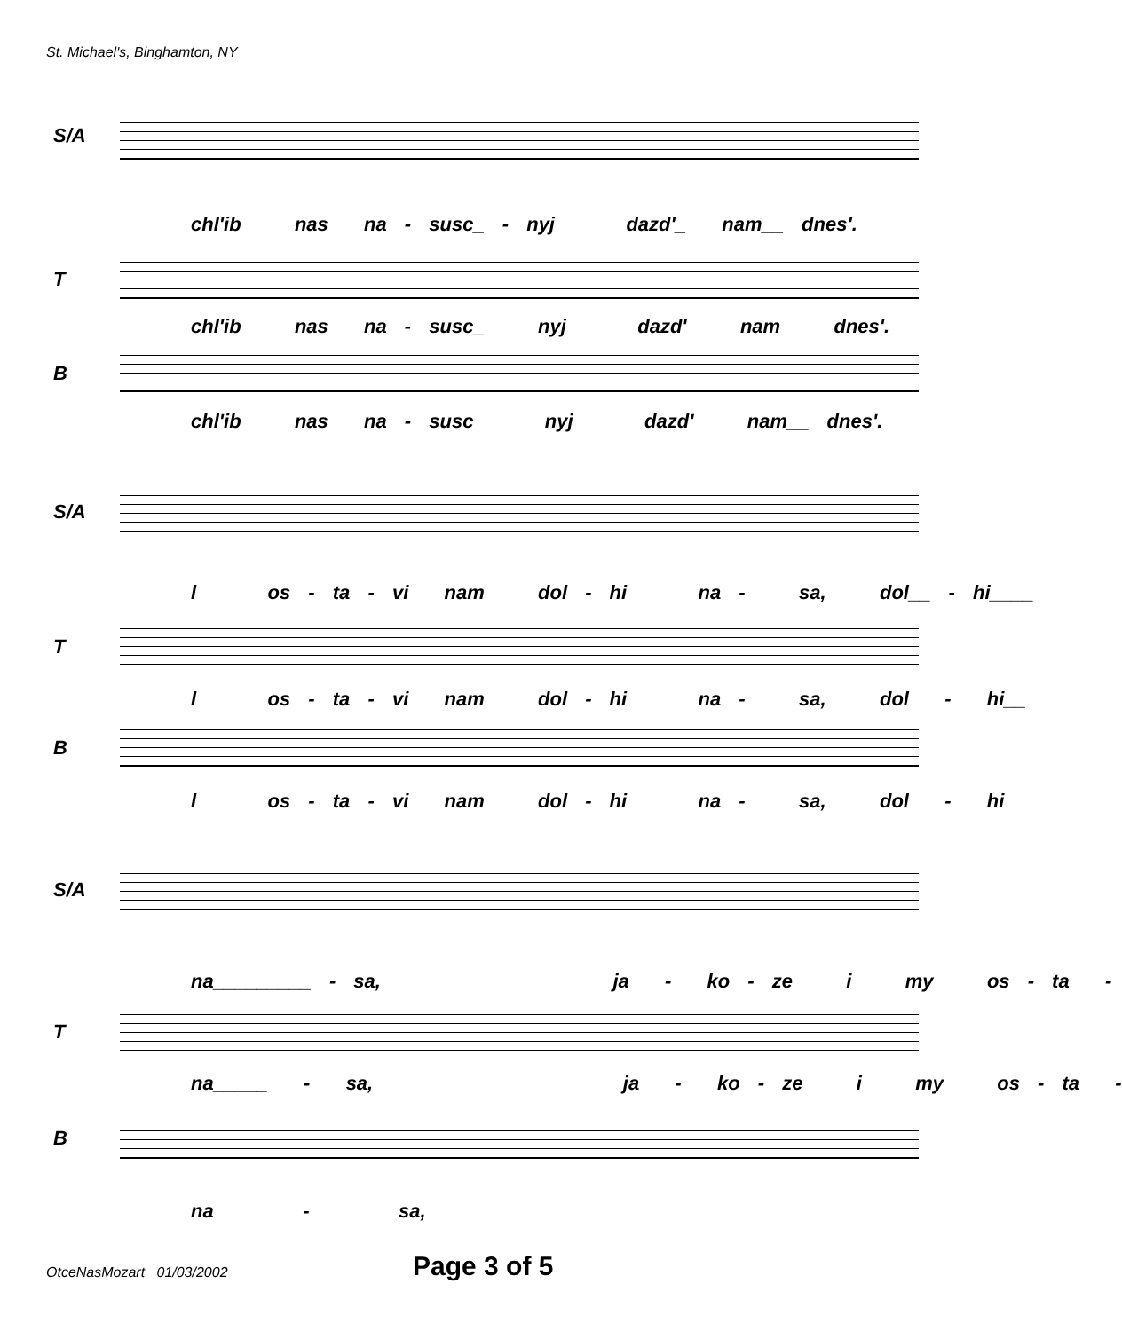St. Michael's, Binghamton, NY
S/A
chl'ib nas na - susc_ - nyj dazd'_ nam__ dnes'.
T
chl'ib nas na - susc_ nyj dazd' nam dnes'.
B
chl'ib nas na - susc nyj dazd' nam__ dnes'.
S/A
l os - ta - vi nam dol - hi na - sa, dol__ - hi____
T
l os - ta - vi nam dol - hi na - sa, dol - hi__
B
l os - ta - vi nam dol - hi na - sa, dol - hi
S/A
na_________ - sa, ja - ko - ze i my os - ta -
T
na_____ - sa, ja - ko - ze i my os - ta -
B
na - sa,
OtceNasMozart 01/03/2002 Page 3 of 5